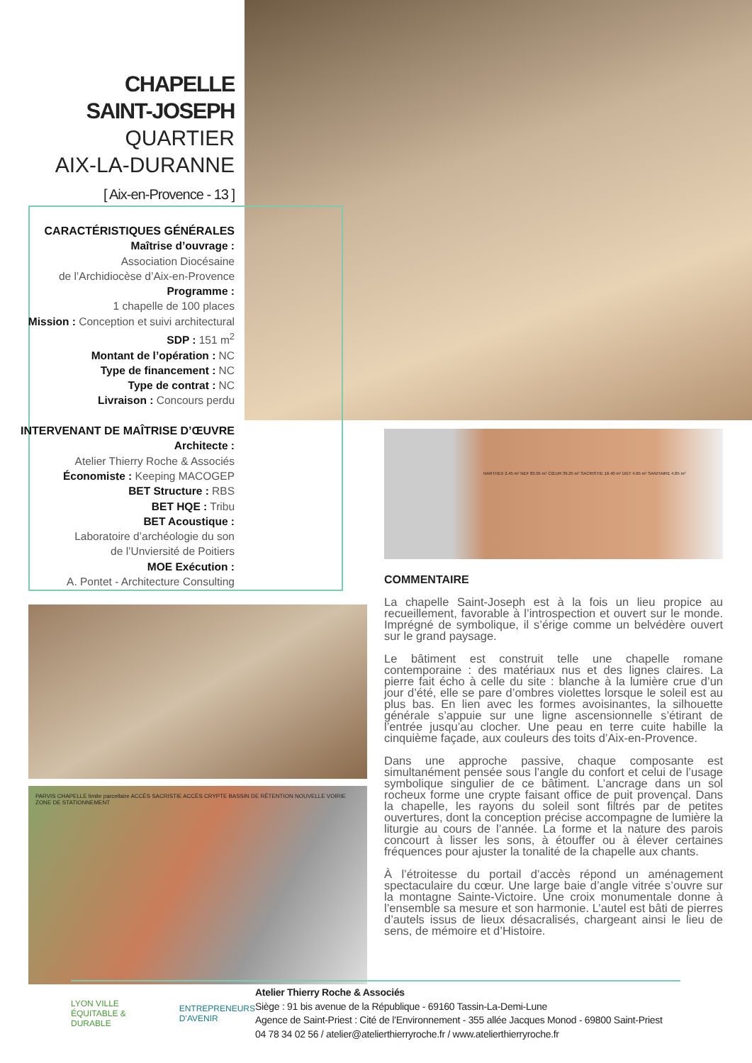CHAPELLE
SAINT-JOSEPH
QUARTIER
AIX-LA-DURANNE
[ Aix-en-Provence - 13 ]
CARACTÉRISTIQUES GÉNÉRALES
Maîtrise d’ouvrage :
Association Diocésaine
de l’Archidiocèse d’Aix-en-Provence
Programme :
1 chapelle de 100 places
Mission : Conception et suivi architectural
SDP : 151 m<sup>2</sup>
Montant de l’opération : NC
Type de financement : NC
Type de contrat : NC
Livraison : Concours perdu
INTERVENANT DE MAÎTRISE D’ŒUVRE
Architecte :
Atelier Thierry Roche & Associés
Économiste : Keeping MACOGEP
BET Structure : RBS
BET HQE : Tribu
BET Acoustique :
Laboratoire d’archéologie du son
de l’Unviersité de Poitiers
MOE Exécution :
A. Pontet - Architecture Consulting
PARVIS CHAPELLE limite parcellaire ACCÈS SACRISTIE ACCÈS CRYPTE BASSIN DE RÉTENTION NOUVELLE VOIRIE ZONE DE STATIONNEMENT
NARTHEX 2.45 m² NEF 83.95 m² CŒUR 39.25 m² SACRISTIE 16.40 m² DGT 4.65 m² SANITAIRE 4.85 m²
COMMENTAIRE
La chapelle Saint-Joseph est à la fois un lieu propice au recueillement, favorable à l’introspection et ouvert sur le monde. Imprégné de symbolique, il s’érige comme un belvédère ouvert sur le grand paysage.
Le bâtiment est construit telle une chapelle romane contemporaine : des matériaux nus et des lignes claires. La pierre fait écho à celle du site : blanche à la lumière crue d’un jour d’été, elle se pare d’ombres violettes lorsque le soleil est au plus bas. En lien avec les formes avoisinantes, la silhouette générale s’appuie sur une ligne ascensionnelle s’étirant de l’entrée jusqu’au clocher. Une peau en terre cuite habille la cinquième façade, aux couleurs des toits d’Aix-en-Provence.
Dans une approche passive, chaque composante est simultanément pensée sous l’angle du confort et celui de l’usage symbolique singulier de ce bâtiment. L’ancrage dans un sol rocheux forme une crypte faisant office de puit provençal. Dans la chapelle, les rayons du soleil sont filtrés par de petites ouvertures, dont la conception précise accompagne de lumière la liturgie au cours de l’année. La forme et la nature des parois concourt à lisser les sons, à étouffer ou à élever certaines fréquences pour ajuster la tonalité de la chapelle aux chants.
À l’étroitesse du portail d’accès répond un aménagement spectaculaire du cœur. Une large baie d’angle vitrée s’ouvre sur la montagne Sainte-Victoire. Une croix monumentale donne à l’ensemble sa mesure et son harmonie. L’autel est bâti de pierres d’autels issus de lieux désacralisés, chargeant ainsi le lieu de sens, de mémoire et d’Histoire.
LYON VILLE ÉQUITABLE & DURABLE ENTREPRENEURS D’AVENIR
Atelier Thierry Roche & Associés
Siège : 91 bis avenue de la République - 69160 Tassin-La-Demi-Lune
Agence de Saint-Priest : Cité de l’Environnement - 355 allée Jacques Monod - 69800 Saint-Priest
04 78 34 02 56 / atelier@atelierthierryroche.fr / www.atelierthierryroche.fr